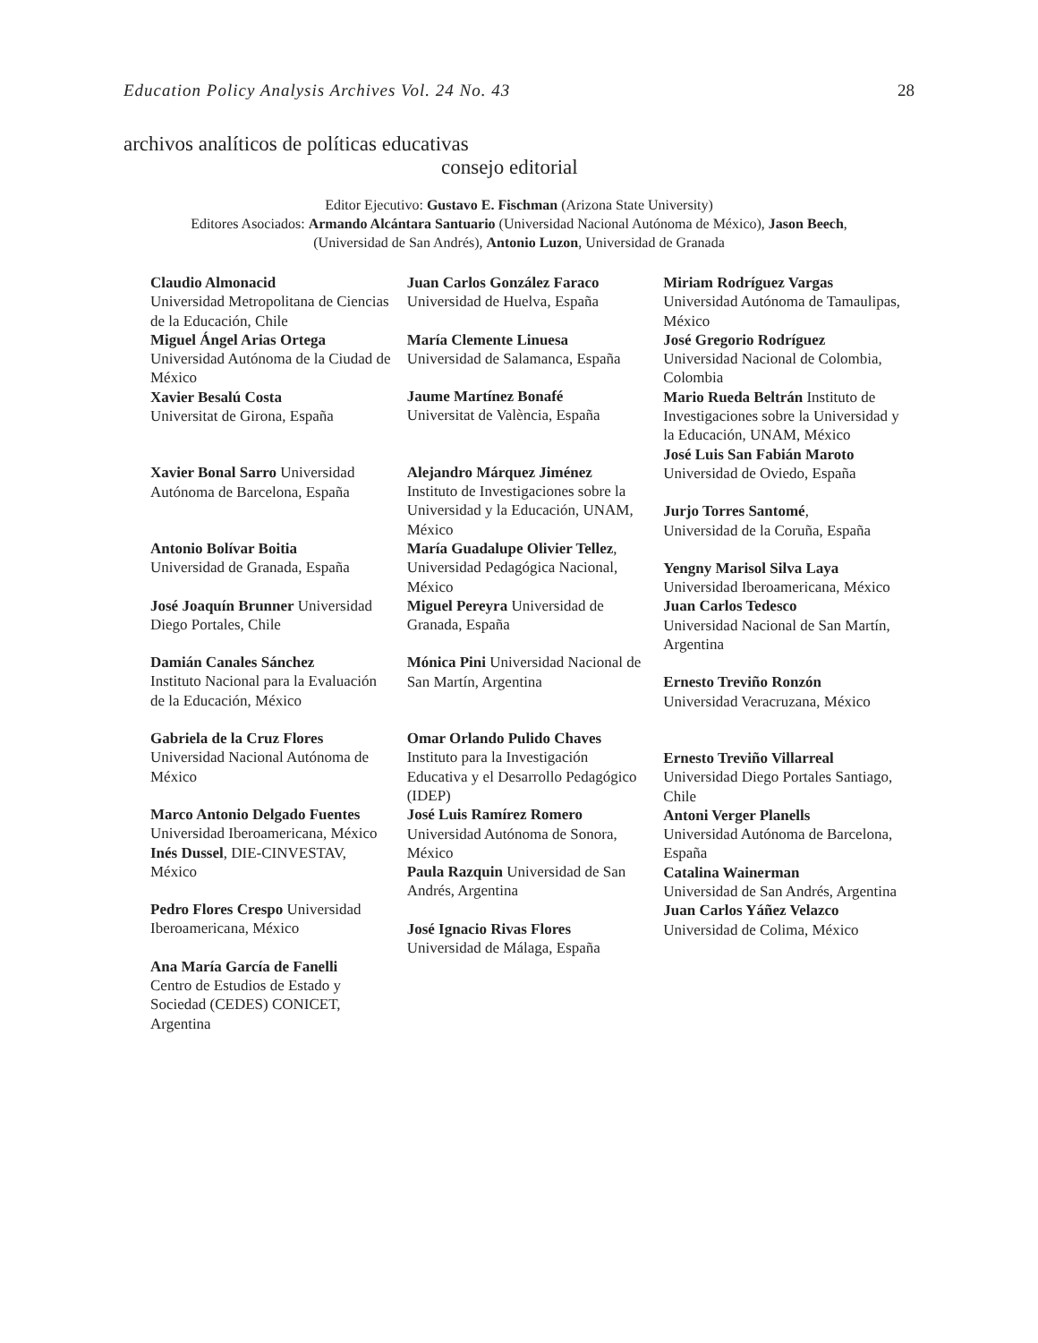Education Policy Analysis Archives Vol. 24 No. 43 28
archivos analíticos de políticas educativas
consejo editorial
Editor Ejecutivo: Gustavo E. Fischman (Arizona State University)
Editores Asociados: Armando Alcántara Santuario (Universidad Nacional Autónoma de México), Jason Beech,
(Universidad de San Andrés), Antonio Luzon, Universidad de Granada
| Claudio Almonacid Universidad Metropolitana de Ciencias de la Educación, Chile Miguel Ángel Arias Ortega Universidad Autónoma de la Ciudad de México Xavier Besalú Costa Universitat de Girona, España Xavier Bonal Sarro Universidad Autónoma de Barcelona, España Antonio Bolívar Boitia Universidad de Granada, España José Joaquín Brunner Universidad Diego Portales, Chile Damián Canales Sánchez Instituto Nacional para la Evaluación de la Educación, México Gabriela de la Cruz Flores Universidad Nacional Autónoma de México Marco Antonio Delgado Fuentes Universidad Iberoamericana, México Inés Dussel , DIE-CINVESTAV, México Pedro Flores Crespo Universidad Iberoamericana, México Ana María García de Fanelli Centro de Estudios de Estado y Sociedad (CEDES) CONICET, Argentina | Juan Carlos González Faraco Universidad de Huelva, España María Clemente Linuesa Universidad de Salamanca, España Jaume Martínez Bonafé Universitat de València, España Alejandro Márquez Jiménez Instituto de Investigaciones sobre la Universidad y la Educación, UNAM, México María Guadalupe Olivier Tellez , Universidad Pedagógica Nacional, México Miguel Pereyra Universidad de Granada, España Mónica Pini Universidad Nacional de San Martín, Argentina Omar Orlando Pulido Chaves Instituto para la Investigación Educativa y el Desarrollo Pedagógico (IDEP) José Luis Ramírez Romero Universidad Autónoma de Sonora, México Paula Razquin Universidad de San Andrés, Argentina José Ignacio Rivas Flores Universidad de Málaga, España | Miriam Rodríguez Vargas Universidad Autónoma de Tamaulipas, México José Gregorio Rodríguez Universidad Nacional de Colombia, Colombia Mario Rueda Beltrán Instituto de Investigaciones sobre la Universidad y la Educación, UNAM, México José Luis San Fabián Maroto Universidad de Oviedo, España Jurjo Torres Santomé , Universidad de la Coruña, España Yengny Marisol Silva Laya Universidad Iberoamericana, México Juan Carlos Tedesco Universidad Nacional de San Martín, Argentina Ernesto Treviño Ronzón Universidad Veracruzana, México Ernesto Treviño Villarreal Universidad Diego Portales Santiago, Chile Antoni Verger Planells Universidad Autónoma de Barcelona, España Catalina Wainerman Universidad de San Andrés, Argentina Juan Carlos Yáñez Velazco Universidad de Colima, México |